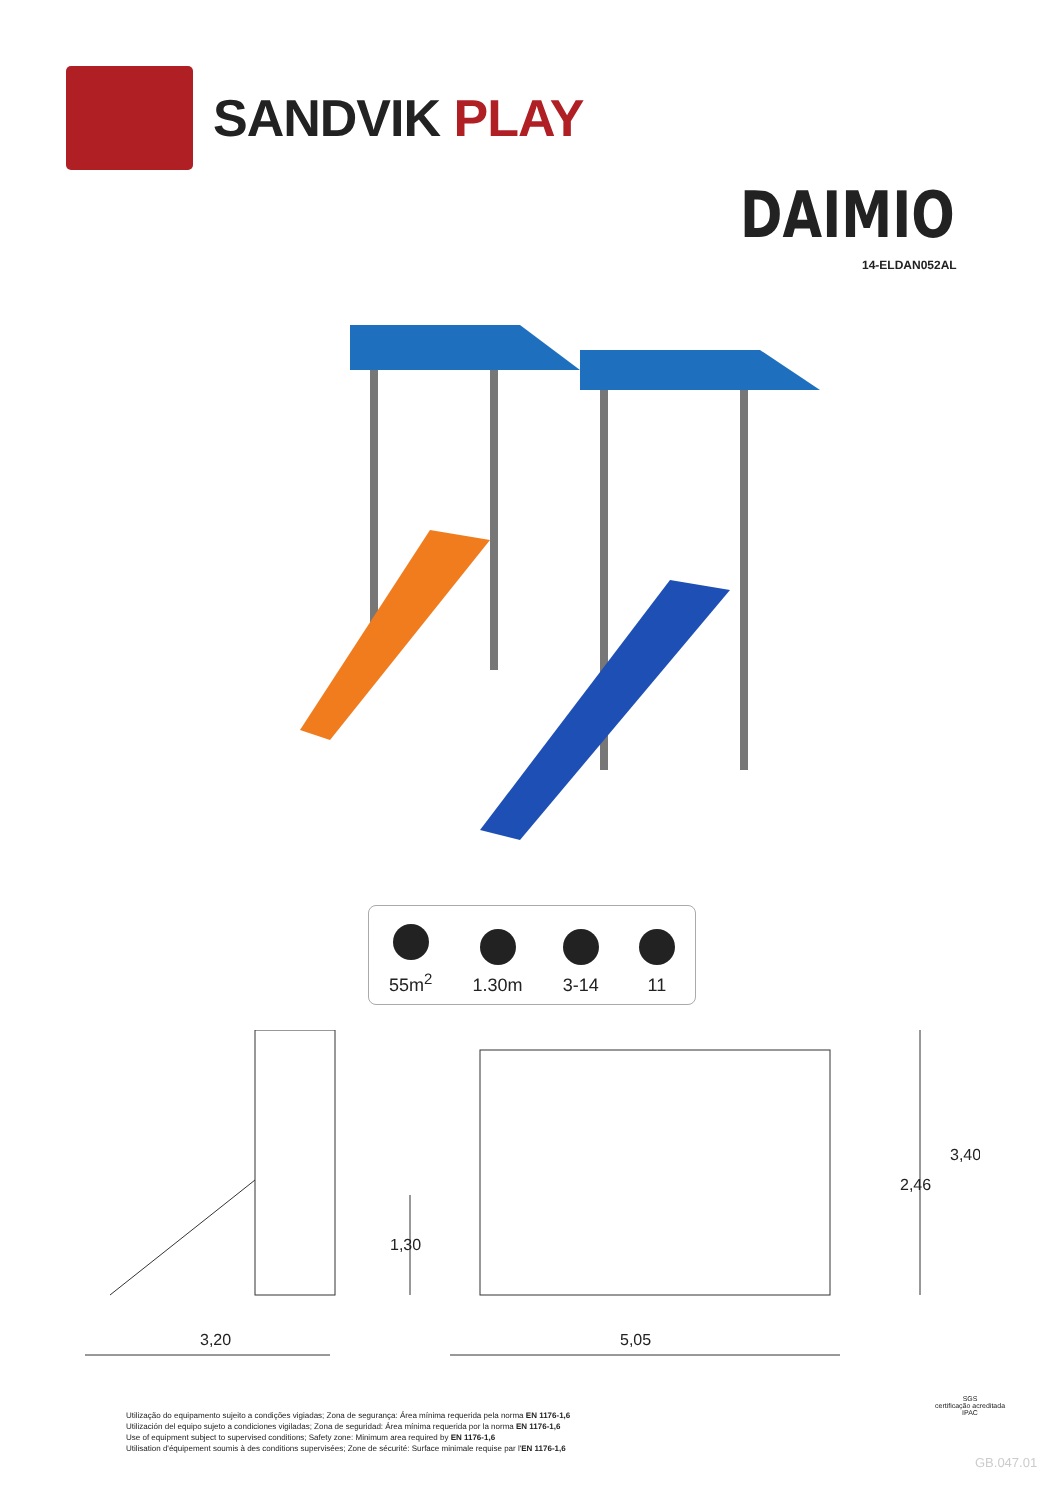SANDVIK PLAY
DAIMIO
14-ELDAN052AL
55m<sup>2</sup>
1.30m
3-14
11
3,20
5,05
1,30
2,46
3,40
Utilização do equipamento sujeito a condições vigiadas; Zona de segurança: Área mínima requerida pela norma EN 1176-1,6
Utilización del equipo sujeto a condiciones vigiladas; Zona de seguridad: Área mínima requerida por la norma EN 1176-1,6
Use of equipment subject to supervised conditions; Safety zone: Minimum area required by EN 1176-1,6
Utilisation d'équipement soumis à des conditions supervisées; Zone de sécurité: Surface minimale requise par l'EN 1176-1,6
SGS
certificação acreditada
IPAC
GB.047.01